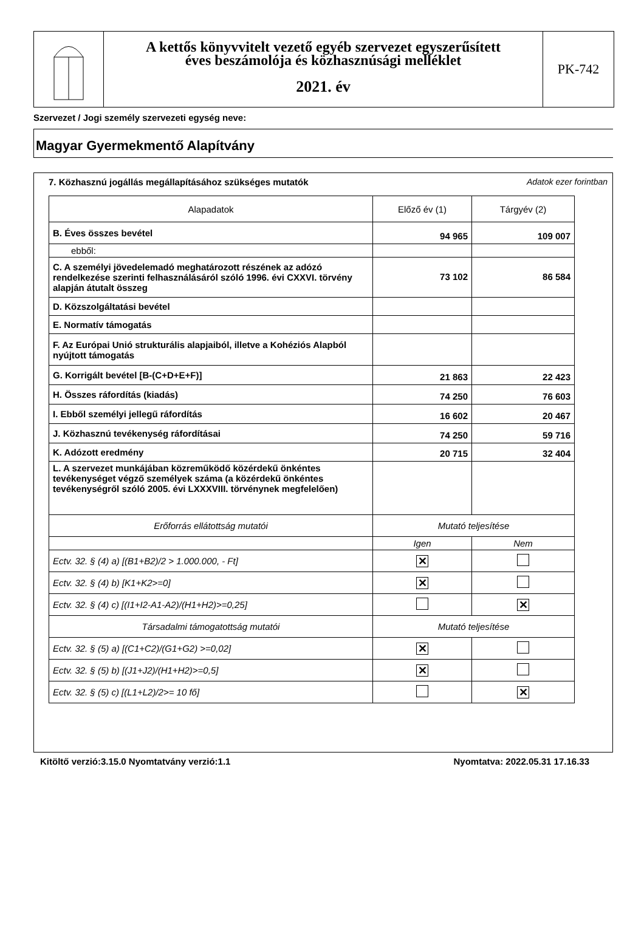A kettős könyvvitelt vezető egyéb szervezet egyszerűsített
éves beszámolója és közhasznúsági melléklet
2021. év
PK-742
Szervezet / Jogi személy szervezeti egység neve:
Magyar Gyermekmentő Alapítvány
7. Közhasznú jogállás megállapításához szükséges mutatók Adatok ezer forintban
| Alapadatok | Előző év (1) | Tárgyév (2) |
| --- | --- | --- |
| B. Éves összes bevétel | 94 965 | 109 007 |
| ebből: | | |
| C. A személyi jövedelemadó meghatározott részének az adózó rendelkezése szerinti felhasználásáról szóló 1996. évi CXXVI. törvény alapján átutalt összeg | 73 102 | 86 584 |
| D. Közszolgáltatási bevétel | | |
| E. Normatív támogatás | | |
| F. Az Európai Unió strukturális alapjaiból, illetve a Kohéziós Alapból nyújtott támogatás | | |
| G. Korrigált bevétel [B-(C+D+E+F)] | 21 863 | 22 423 |
| H. Összes ráfordítás (kiadás) | 74 250 | 76 603 |
| I. Ebből személyi jellegű ráfordítás | 16 602 | 20 467 |
| J. Közhasznú tevékenység ráfordításai | 74 250 | 59 716 |
| K. Adózott eredmény | 20 715 | 32 404 |
| L. A szervezet munkájában közreműködő közérdekű önkéntes tevékenységet végző személyek száma (a közérdekű önkéntes tevékenységről szóló 2005. évi LXXXVIII. törvénynek megfelelően) | | |
| Erőforrás ellátottság mutatói | Mutató teljesítése | |
| | Igen | Nem |
| Ectv. 32. § (4) a) [(B1+B2)/2 > 1.000.000, - Ft] | ✕ | |
| Ectv. 32. § (4) b) [K1+K2>=0] | ✕ | |
| Ectv. 32. § (4) c) [(I1+I2-A1-A2)/(H1+H2)>=0,25] | | ✕ |
| Társadalmi támogatottság mutatói | Mutató teljesítése | |
| Ectv. 32. § (5) a) [(C1+C2)/(G1+G2) >=0,02] | ✕ | |
| Ectv. 32. § (5) b) [(J1+J2)/(H1+H2)>=0,5] | ✕ | |
| Ectv. 32. § (5) c) [(L1+L2)/2>= 10 fő] | | ✕ |
Kitöltő verzió:3.15.0 Nyomtatvány verzió:1.1 Nyomtatva: 2022.05.31 17.16.33